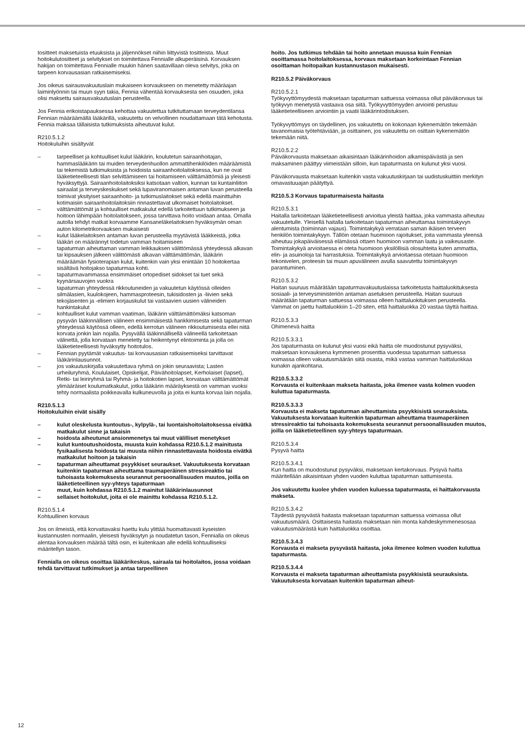tositteet maksetuista etuuksista ja jäljennökset niihin liittyvistä tositteista. Muut hoitokulutositteet ja selvitykset on toimitettava Fennialle alkuperäisinä. Korvauksen hakijan on toimitettava Fennialle muukin hänen saatavillaan oleva selvitys, joka on tarpeen korvausasian ratkaisemiseksi.
Jos oikeus sairausvakuutuslain mukaiseen korvaukseen on menetetty määräajan laiminlyönnin tai muun syyn takia, Fennia vähentää korvauksesta sen osuuden, joka olisi maksettu sairausvakuutuslain perusteella.
Jos Fennia erikoistapauksessa kehottaa vakuutettua tutkituttamaan terveydentilansa Fennian määräämällä lääkärillä, vakuutettu on velvollinen noudattamaan tätä kehotusta. Fennia maksaa tällaisista tutkimuksista aiheutuvat kulut.
R210.5.1.2
Hoitokuluihin sisältyvät
– tarpeelliset ja kohtuulliset kulut lääkärin, koulutetun sairaanhoitajan, hammaslääkärin tai muiden terveydenhuollon ammattihenkilöiden määräämistä tai tekemistä tutkimuksista ja hoidoista sairaanhoitolaitoksessa, kun ne ovat lääketieteellisesti tilan selvittämiseen tai hoitamiseen välttämättömiä ja yleisesti hyväksyttyjä. Sairaanhoitolaitoksiksi katsotaan valtion, kunnan tai kuntainliiton sairaalat ja terveyskeskukset sekä lupaviranomaisen antaman luvan perusteella toimivat yksityiset sairaanhoito- ja tutkimuslaitokset sekä edellä mainittuihin kotimaisiin sairaanhoitolaitoksiin rinnastettavat ulkomaiset hoitolaitokset.
– välttämättömät ja kohtuulliset matkakulut edellä tarkoitettuun tutkimukseen ja hoitoon lähimpään hoitolaitokseen, jossa tarvittava hoito voidaan antaa. Omalla autolla tehdyt matkat korvaamme Kansaneläkelaitoksen hyväksymän oman auton kilometrikorvauksen mukaisesti
– kulut lääkelaitoksen antaman luvan perusteella myytävistä lääkkeistä, jotka lääkäri on määrännyt todetun vamman hoitamiseen
– tapaturman aiheuttaman vamman leikkauksen välittömässä yhteydessä alkavan tai kipsauksen jälkeen välittömästi alkavan välttämättömän, lääkärin määräämän fysioterapian kulut, kuitenkin vain yksi enintään 10 hoitokertaa sisältävä hoitojakso tapaturmaa kohti.
– tapaturmavammassa ensimmäiset ortopediset sidokset tai tuet sekä kyynärsauvojen vuokra
– tapaturman yhteydessä rikkoutuneiden ja vakuutetun käytössä olleiden silmälasien, kuulokojeen, hammasproteesin, tukisidosten ja -liivien sekä tekojäsenten ja -elimien korjauskulut tai vastaavien uusien välineiden hankintakulut
– kohtuulliset kulut vamman vaatiman, lääkärin välttämättömäksi katsoman pysyvän lääkinnällisen välineen ensimmäisestä hankkimisesta sekä tapaturman yhteydessä käytössä olleen, edellä kerrotun välineen rikkoutumisesta ellei niitä korvata jonkin lain nojalla. Pysyvällä lääkinnällisellä välineellä tarkoitetaan välinettä, jolla korvataan menetetty tai heikentynyt elintoiminta ja jolla on lääketieteellisesti hyväksytty hoitotulos.
– Fennian pyytämät vakuutus- tai korvausasian ratkaisemiseksi tarvittavat lääkärinlausunnot.
– jos vakuutuskirjalla vakuutettava ryhmä on jokin seuraavista; Lasten urheiluryhmä, Koululaiset, Opiskelijat, Päivähoitolapset, Kerholaiset (lapset), Retki- tai leiriryhmä tai Ryhmä- ja hoitokotien lapset, korvataan välttämättömät ylimääräiset koulumatkakulut, jotka lääkärin määräyksestä on vamman vuoksi tehty normaalista poikkeavalla kulkuneuvolla ja joita ei kunta korvaa lain nojalla.
R210.5.1.3
Hoitokuluihin eivät sisälly
– kulut oleskelusta kuntoutus-, kylpylä-, tai luontaishoitolaitoksessa eivätkä matkakulut sinne ja takaisin
– hoidosta aiheutunut ansionmenetys tai muut välilliset menetykset
– kulut kuntoutushoidosta, muusta kuin kohdassa R210.5.1.2 mainitusta fysikaalisesta hoidosta tai muusta niihin rinnastettavasta hoidosta eivätkä matkakulut hoitoon ja takaisin
– tapaturman aiheuttamat psyykkiset seuraukset. Vakuutuksesta korvataan kuitenkin tapaturman aiheuttama traumaperäinen stressireaktio tai tuhoisasta kokemuksesta seurannut persoonallisuuden muutos, joilla on lääketieteellinen syy-yhteys tapaturmaan
– muut, kuin kohdassa R210.5.1.2 mainitut lääkärinlausunnot
– sellaiset hoitokulut, joita ei ole mainittu kohdassa R210.5.1.2.
R210.5.1.4
Kohtuullinen korvaus
Jos on ilmeistä, että korvattavaksi haettu kulu ylittää huomattavasti kyseisten kustannusten normaalin, yleisesti hyväksytyn ja noudatetun tason, Fennialla on oikeus alentaa korvauksen määrää tältä osin, ei kuitenkaan alle edellä kohtuulliseksi määritellyn tason.
Fennialla on oikeus osoittaa lääkärikeskus, sairaala tai hoitolaitos, jossa voidaan tehdä tarvittavat tutkimukset ja antaa tarpeellinen
hoito. Jos tutkimus tehdään tai hoito annetaan muussa kuin Fennian osoittamassa hoitolaitoksessa, korvaus maksetaan korkeintaan Fennian osoittaman hoitopaikan kustannustason mukaisesti.
R210.5.2 Päiväkorvaus
R210.5.2.1
Työkyvyttömyydestä maksetaan tapaturman sattuessa voimassa ollut päiväkorvaus tai työkyvyn menetystä vastaava osa siitä. Työkyvyttömyyden arviointi perustuu lääketieteelliseen arviointiin ja vaatii lääkärintodistuksen.
Työkyvyttömyys on täydellinen, jos vakuutettu on kokonaan kykenemätön tekemään tavanomaisia työtehtäviään, ja osittainen, jos vakuutettu on osittain kykenemätön tekemään niitä.
R210.5.2.2
Päiväkorvausta maksetaan aikaisintaan lääkärinhoidon alkamispäivästä ja sen maksaminen päättyy viimeistään silloin, kun tapaturmasta on kulunut yksi vuosi.
Päiväkorvausta maksetaan kuitenkin vasta vakuutuskirjaan tai uudistuskuittiin merkityn omavastuuajan päätyttyä.
R210.5.3 Korvaus tapaturmaisesta haitasta
R210.5.3.1
Haitalla tarkoitetaan lääketieteellisesti arvioitua yleistä haittaa, joka vammasta aiheutuu vakuutetulle. Yleisellä haitalla tarkoitetaan tapaturman aiheuttamaa toimintakyvyn alentumista (toiminnan vajaus). Toimintakykyä verrataan saman ikäisen terveen henkilön toimintakykyyn. Tällöin otetaan huomioon rajoitukset, joita vammasta yleensä aiheutuu jokapäiväisessä elämässä ottaen huomioon vamman laatu ja vaikeusaste. Toimintakykyä arvioitaessa ei oteta huomioon yksilöllisiä olosuhteita kuten ammattia, elin- ja asuinoloja tai harrastuksia. Toimintakykyä arvioitaessa otetaan huomioon tekonivelen, proteesin tai muun apuvälineen avulla saavutettu toimintakyvyn parantuminen.
R210.5.3.2
Haitan suuruus määrätään tapaturmavakuutuslaissa tarkoitetusta haittaluokituksesta sosiaali- ja terveysministeriön antaman asetuksen perusteella. Haitan suuruus määrätään tapaturman sattuessa voimassa olleen haittaluokituksen perusteella. Vammat on jaettu haittaluokkiin 1–20 siten, että haittaluokka 20 vastaa täyttä haittaa.
R210.5.3.3
Ohimenevä haitta
R210.5.3.3.1
Jos tapaturmasta on kulunut yksi vuosi eikä haitta ole muodostunut pysyväksi, maksetaan korvauksena kymmenen prosenttia vuodessa tapaturman sattuessa voimassa olleen vakuutusmäärän siitä osasta, mikä vastaa vamman haittaluokkaa kunakin ajankohtana.
R210.5.3.3.2
Korvausta ei kuitenkaan makseta haitasta, joka ilmenee vasta kolmen vuoden kuluttua tapaturmasta.
R210.5.3.3.3
Korvausta ei makseta tapaturman aiheuttamista psyykkisistä seurauksista. Vakuutuksesta korvataan kuitenkin tapaturman aiheuttama traumaperäinen stressireaktio tai tuhoisasta kokemuksesta seurannut persoonallisuuden muutos, joilla on lääketieteellinen syy-yhteys tapaturmaan.
R210.5.3.4
Pysyvä haitta
R210.5.3.4.1
Kun haitta on muodostunut pysyväksi, maksetaan kertakorvaus. Pysyvä haitta määritellään aikaisintaan yhden vuoden kuluttua tapaturman sattumisesta.
Jos vakuutettu kuolee yhden vuoden kuluessa tapaturmasta, ei haittakorvausta makseta.
R210.5.3.4.2
Täydestä pysyvästä haitasta maksetaan tapaturman sattuessa voimassa ollut vakuutusmäärä. Osittaisesta haitasta maksetaan niin monta kahdeskymmenesosaa vakuutusmäärästä kuin haittaluokka osoittaa.
R210.5.3.4.3
Korvausta ei makseta pysyvästä haitasta, joka ilmenee kolmen vuoden kuluttua tapaturmasta.
R210.5.3.4.4
Korvausta ei makseta tapaturman aiheuttamista psyykkisistä seurauksista. Vakuutuksesta korvataan kuitenkin tapaturman aiheut-
12